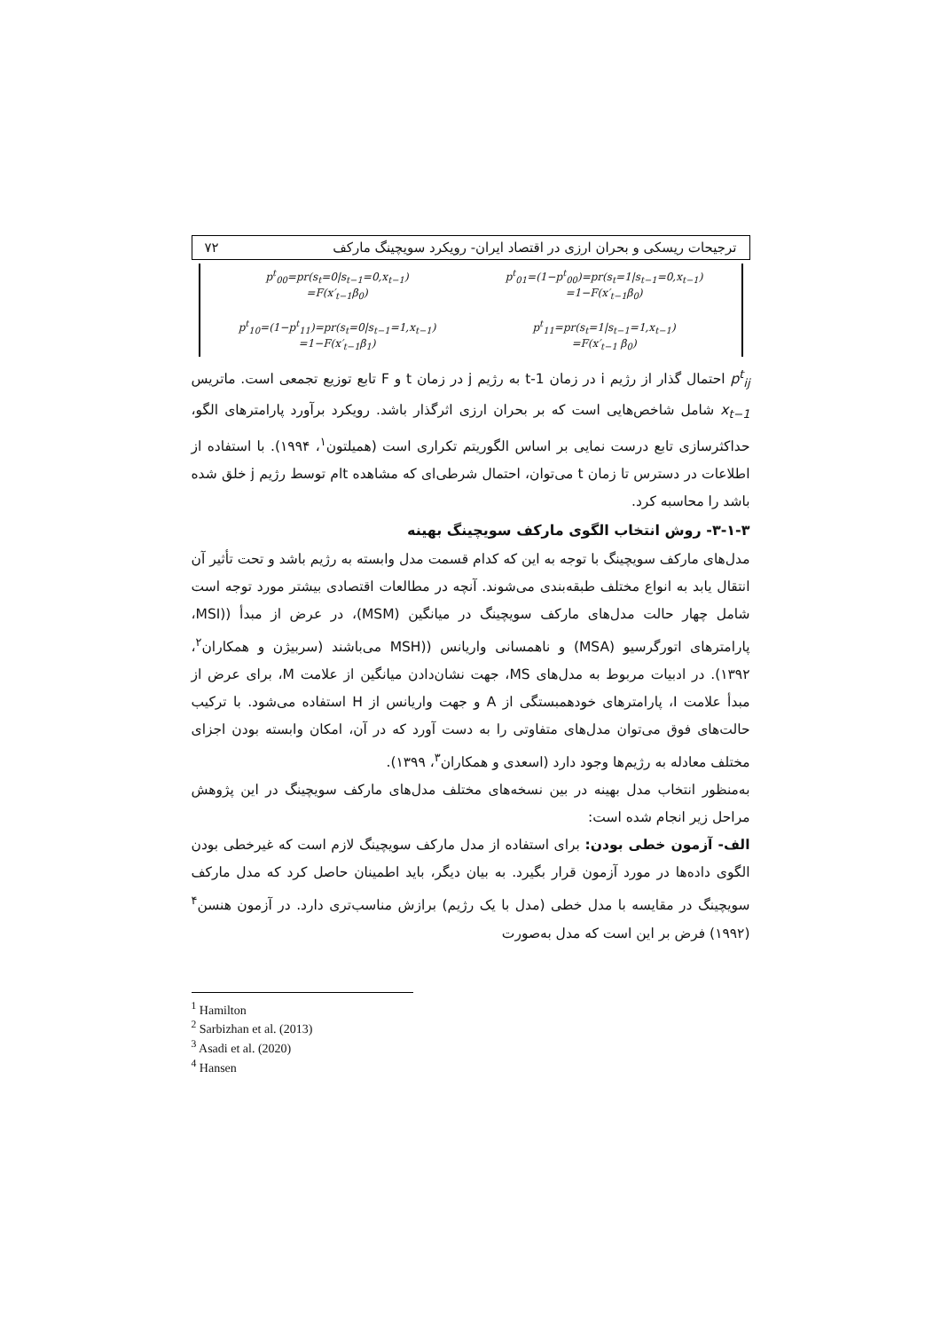ترجیحات ریسکی و بحران ارزی در اقتصاد ایران- رویکرد سویچینگ مارکف ۷۲
p<sup>t</sup><sub>00</sub>=pr(s<sub>t</sub>=0|s<sub>t−1</sub>=0,x<sub>t−1</sub>)
=F(x′<sub>t−1</sub>β<sub>0</sub>)
p<sup>t</sup><sub>10</sub>=(1−p<sup>t</sup><sub>11</sub>)=pr(s<sub>t</sub>=0|s<sub>t−1</sub>=1,x<sub>t−1</sub>)
=1−F(x′<sub>t−1</sub>β<sub>1</sub>)
p<sup>t</sup><sub>01</sub>=(1−p<sup>t</sup><sub>00</sub>)=pr(s<sub>t</sub>=1|s<sub>t−1</sub>=0,x<sub>t−1</sub>)
=1−F(x′<sub>t−1</sub>β<sub>0</sub>)
p<sup>t</sup><sub>11</sub>=pr(s<sub>t</sub>=1|s<sub>t−1</sub>=1,x<sub>t−1</sub>)
=F(x′<sub>t−1</sub> β<sub>0</sub>)
p<sup>t</sup><sub>ij</sub> احتمال گذار از رژیم i در زمان t-1 به رژیم j در زمان t و F تابع توزیع تجمعی است. ماتریس x<sub>t−1</sub> شامل شاخص‌هایی است که بر بحران ارزی اثرگذار باشد. رویکرد برآورد پارامترهای الگو، حداکثرسازی تابع درست نمایی بر اساس الگوریتم تکراری است (همیلتون<sup>۱</sup>، ۱۹۹۴). با استفاده از اطلاعات در دسترس تا زمان t می‌توان، احتمال شرطی‌ای که مشاهده tام توسط رژیم j خلق شده باشد را محاسبه کرد.
۳-۱-۳- روش انتخاب الگوی مارکف سویچینگ بهینه
مدل‌های مارکف سویچینگ با توجه به این که کدام قسمت مدل وابسته به رژیم باشد و تحت تأثیر آن انتقال یابد به انواع مختلف طبقه‌بندی می‌شوند. آنچه در مطالعات اقتصادی بیشتر مورد توجه است شامل چهار حالت مدل‌های مارکف سویچینگ در میانگین (MSM)، در عرض از مبدأ ((MSI، پارامترهای اتورگرسیو (MSA) و ناهمسانی واریانس ((MSH می‌باشند (سربیژن و همکاران<sup>۲</sup>، ۱۳۹۲). در ادبیات مربوط به مدل‌های MS، جهت نشان‌دادن میانگین از علامت M، برای عرض از مبدأ علامت I، پارامترهای خودهمبستگی از A و جهت واریانس از H استفاده می‌شود. با ترکیب حالت‌های فوق می‌توان مدل‌های متفاوتی را به دست آورد که در آن، امکان وابسته بودن اجزای مختلف معادله به رژیم‌ها وجود دارد (اسعدی و همکاران<sup>۳</sup>، ۱۳۹۹).
به‌منظور انتخاب مدل بهینه در بین نسخه‌های مختلف مدل‌های مارکف سویچینگ در این پژوهش مراحل زیر انجام شده است:
الف- آزمون خطی بودن: برای استفاده از مدل مارکف سویچینگ لازم است که غیرخطی بودن الگوی داده‌ها در مورد آزمون قرار بگیرد. به بیان دیگر، باید اطمینان حاصل کرد که مدل مارکف سویچینگ در مقایسه با مدل خطی (مدل با یک رژیم) برازش مناسب‌تری دارد. در آزمون هنسن<sup>۴</sup> (۱۹۹۲) فرض بر این است که مدل به‌صورت
<sup>1</sup> Hamilton
<sup>2</sup> Sarbizhan et al. (2013)
<sup>3</sup> Asadi et al. (2020)
<sup>4</sup> Hansen